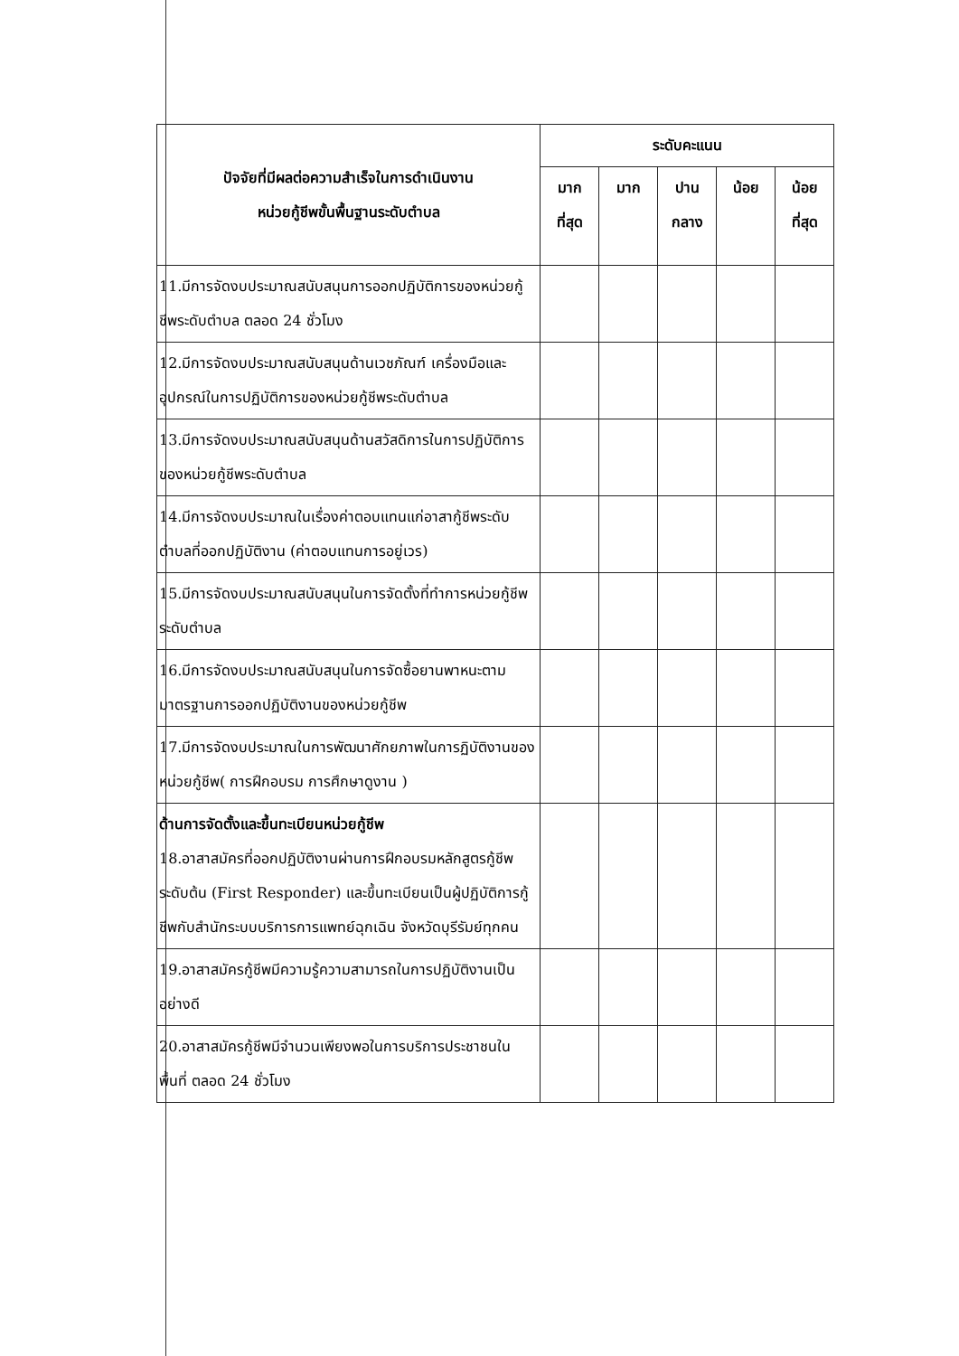| ปัจจัยที่มีผลต่อความสำเร็จในการดำเนินงาน หน่วยกู้ชีพขั้นพื้นฐานระดับตำบล | ระดับคะแนน | | | | |
| --- | --- | --- | --- | --- | --- |
| | มาก ที่สุด | มาก | ปาน กลาง | น้อย | น้อย ที่สุด |
| 11.มีการจัดงบประมาณสนับสนุนการออกปฏิบัติการของหน่วยกู้ชีพระดับตำบล ตลอด 24 ชั่วโมง | | | | | |
| 12.มีการจัดงบประมาณสนับสนุนด้านเวชภัณฑ์ เครื่องมือและอุปกรณ์ในการปฏิบัติการของหน่วยกู้ชีพระดับตำบล | | | | | |
| 13.มีการจัดงบประมาณสนับสนุนด้านสวัสดิการในการปฏิบัติการของหน่วยกู้ชีพระดับตำบล | | | | | |
| 14.มีการจัดงบประมาณในเรื่องค่าตอบแทนแก่อาสากู้ชีพระดับตำบลที่ออกปฏิบัติงาน (ค่าตอบแทนการอยู่เวร) | | | | | |
| 15.มีการจัดงบประมาณสนับสนุนในการจัดตั้งที่ทำการหน่วยกู้ชีพระดับตำบล | | | | | |
| 16.มีการจัดงบประมาณสนับสนุนในการจัดซื้อยานพาหนะตามมาตรฐานการออกปฏิบัติงานของหน่วยกู้ชีพ | | | | | |
| 17.มีการจัดงบประมาณในการพัฒนาศักยภาพในการฏิบัติงานของหน่วยกู้ชีพ( การฝึกอบรม การศึกษาดูงาน ) | | | | | |
| ด้านการจัดตั้งและขึ้นทะเบียนหน่วยกู้ชีพ 18.อาสาสมัครที่ออกปฏิบัติงานผ่านการฝึกอบรมหลักสูตรกู้ชีพระดับต้น (First Responder) และขึ้นทะเบียนเป็นผู้ปฏิบัติการกู้ชีพกับสำนักระบบบริการการแพทย์ฉุกเฉิน จังหวัดบุรีรัมย์ทุกคน | | | | | |
| 19.อาสาสมัครกู้ชีพมีความรู้ความสามารถในการปฏิบัติงานเป็นอย่างดี | | | | | |
| 20.อาสาสมัครกู้ชีพมีจำนวนเพียงพอในการบริการประชาชนในพื้นที่ ตลอด 24 ชั่วโมง | | | | | |